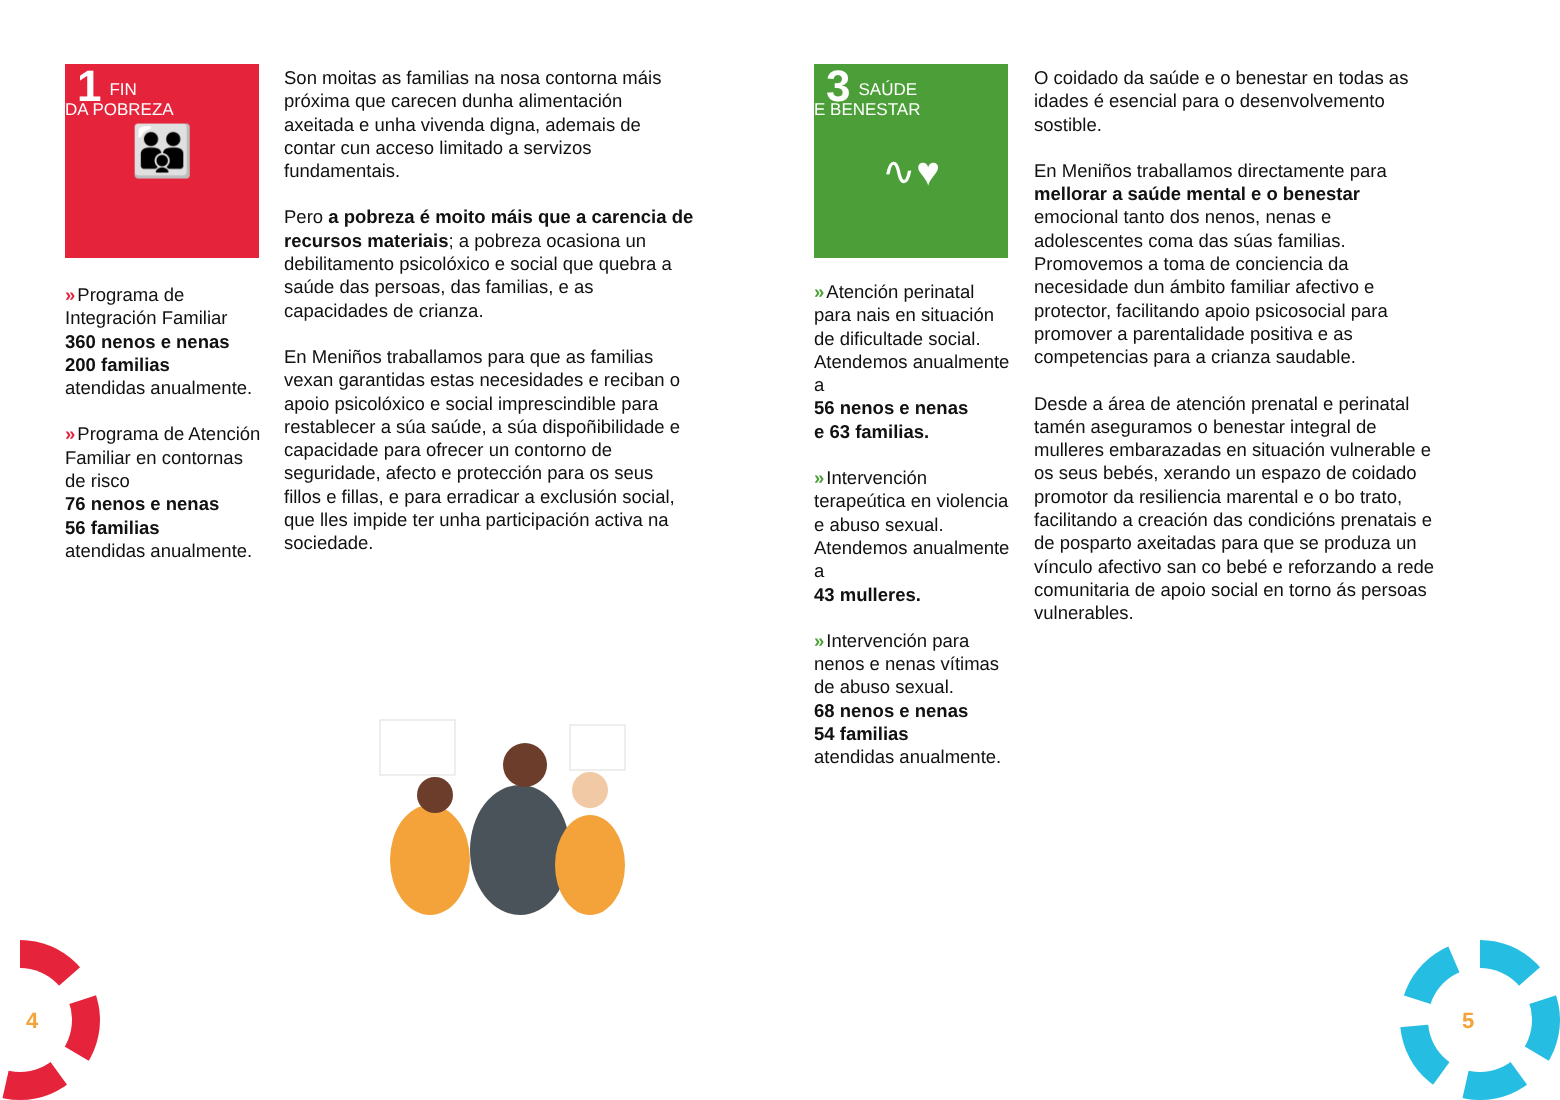1
FIN
DA POBREZA
👪
» Programa de Integración Familiar
360 nenos e nenas
200 familias
atendidas anualmente.
» Programa de Atención Familiar en contornas de risco
76 nenos e nenas
56 familias
atendidas anualmente.
Son moitas as familias na nosa contorna máis próxima que carecen dunha alimentación axeitada e unha vivenda digna, ademais de contar cun acceso limitado a servizos fundamentais.
Pero a pobreza é moito máis que a carencia de recursos materiais; a pobreza ocasiona un debilitamento psicolóxico e social que quebra a saúde das persoas, das familias, e as capacidades de crianza.
En Meniños traballamos para que as familias vexan garantidas estas necesidades e reciban o apoio psicolóxico e social imprescindible para restablecer a súa saúde, a súa dispoñibilidade e capacidade para ofrecer un contorno de seguridade, afecto e protección para os seus fillos e fillas, e para erradicar a exclusión social, que lles impide ter unha participación activa na sociedade.
3
SAÚDE
E BENESTAR
∿♥
» Atención perinatal para nais en situación de dificultade social. Atendemos anualmente a
56 nenos e nenas
e 63 familias.
» Intervención terapeútica en violencia e abuso sexual.
Atendemos anualmente a
43 mulleres.
» Intervención para nenos e nenas vítimas de abuso sexual.
68 nenos e nenas
54 familias
atendidas anualmente.
O coidado da saúde e o benestar en todas as idades é esencial para o desenvolvemento sostible.
En Meniños traballamos directamente para mellorar a saúde mental e o benestar emocional tanto dos nenos, nenas e adolescentes coma das súas familias. Promovemos a toma de conciencia da necesidade dun ámbito familiar afectivo e protector, facilitando apoio psicosocial para promover a parentalidade positiva e as competencias para a crianza saudable.
Desde a área de atención prenatal e perinatal tamén aseguramos o benestar integral de mulleres embarazadas en situación vulnerable e os seus bebés, xerando un espazo de coidado promotor da resiliencia marental e o bo trato, facilitando a creación das condicións prenatais e de posparto axeitadas para que se produza un vínculo afectivo san co bebé e reforzando a rede comunitaria de apoio social en torno ás persoas vulnerables.
4 5